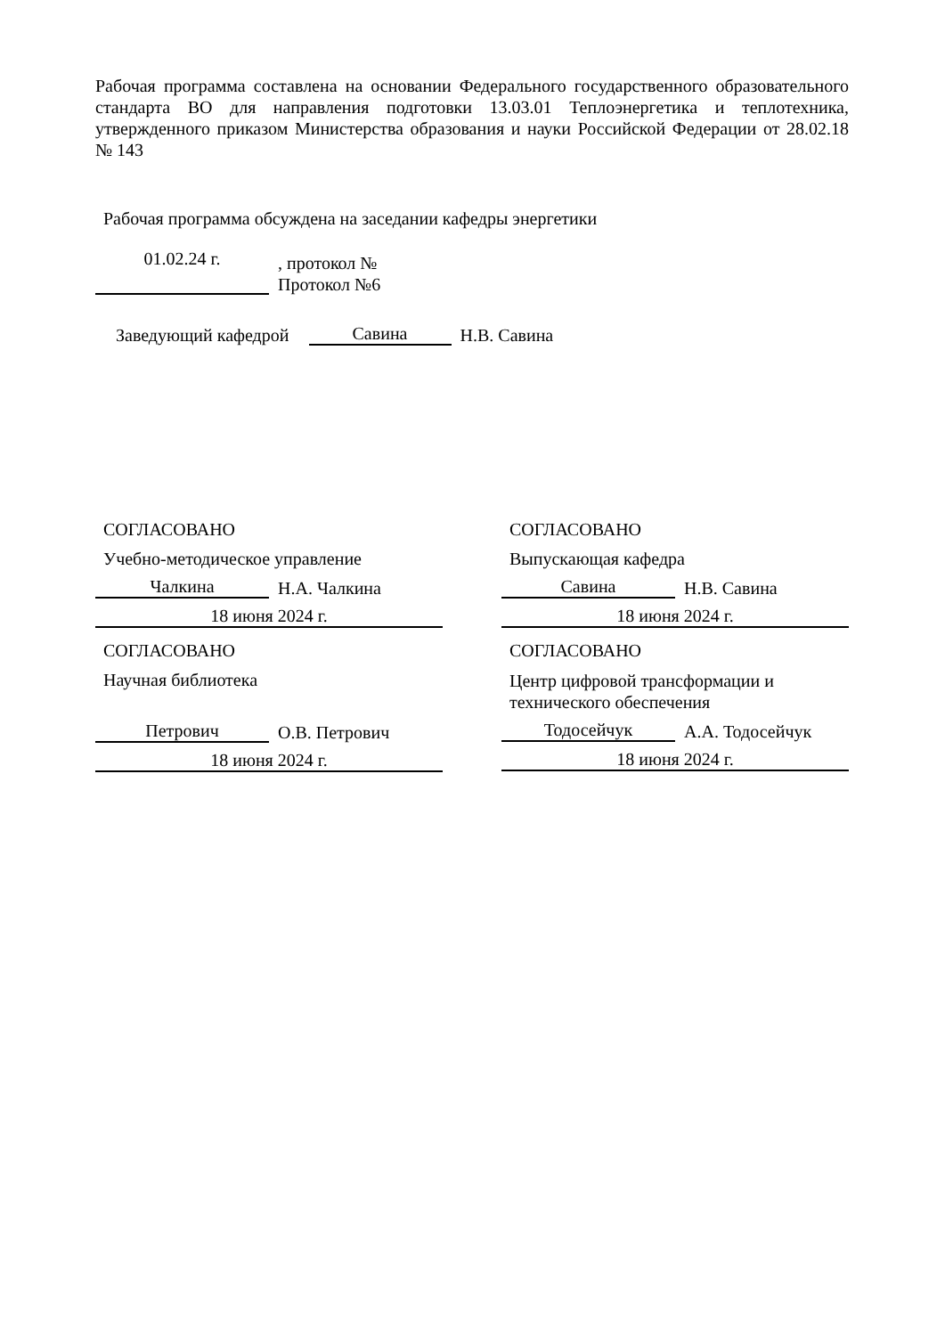Рабочая программа составлена на основании Федерального государственного образовательного стандарта ВО для направления подготовки 13.03.01 Теплоэнергетика и теплотехника, утвержденного приказом Министерства образования и науки Российской Федерации от 28.02.18 № 143
Рабочая программа обсуждена на заседании кафедры энергетики
01.02.24 г.
, протокол №
Протокол №6
Заведующий кафедрой Савина Н.В. Савина
СОГЛАСОВАНО
Учебно-методическое управление
Чалкина
Н.А. Чалкина
18 июня 2024 г.
СОГЛАСОВАНО
Научная библиотека
Петрович
О.В. Петрович
18 июня 2024 г.
СОГЛАСОВАНО
Выпускающая кафедра
Савина
Н.В. Савина
18 июня 2024 г.
СОГЛАСОВАНО
Центр цифровой трансформации и технического обеспечения
Тодосейчук
А.А. Тодосейчук
18 июня 2024 г.